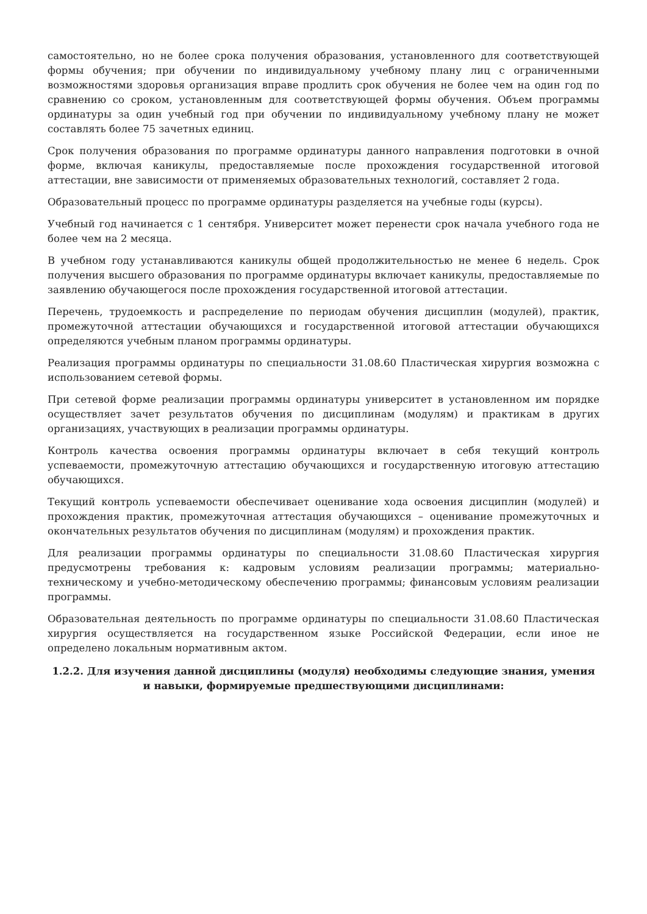самостоятельно, но не более срока получения образования, установленного для соответствующей формы обучения; при обучении по индивидуальному учебному плану лиц с ограниченными возможностями здоровья организация вправе продлить срок обучения не более чем на один год по сравнению со сроком, установленным для соответствующей формы обучения. Объем программы ординатуры за один учебный год при обучении по индивидуальному учебному плану не может составлять более 75 зачетных единиц.
Срок получения образования по программе ординатуры данного направления подготовки в очной форме, включая каникулы, предоставляемые после прохождения государственной итоговой аттестации, вне зависимости от применяемых образовательных технологий, составляет 2 года.
Образовательный процесс по программе ординатуры разделяется на учебные годы (курсы).
Учебный год начинается с 1 сентября. Университет может перенести срок начала учебного года не более чем на 2 месяца.
В учебном году устанавливаются каникулы общей продолжительностью не менее 6 недель. Срок получения высшего образования по программе ординатуры включает каникулы, предоставляемые по заявлению обучающегося после прохождения государственной итоговой аттестации.
Перечень, трудоемкость и распределение по периодам обучения дисциплин (модулей), практик, промежуточной аттестации обучающихся и государственной итоговой аттестации обучающихся определяются учебным планом программы ординатуры.
Реализация программы ординатуры по специальности 31.08.60 Пластическая хирургия возможна с использованием сетевой формы.
При сетевой форме реализации программы ординатуры университет в установленном им порядке осуществляет зачет результатов обучения по дисциплинам (модулям) и практикам в других организациях, участвующих в реализации программы ординатуры.
Контроль качества освоения программы ординатуры включает в себя текущий контроль успеваемости, промежуточную аттестацию обучающихся и государственную итоговую аттестацию обучающихся.
Текущий контроль успеваемости обеспечивает оценивание хода освоения дисциплин (модулей) и прохождения практик, промежуточная аттестация обучающихся – оценивание промежуточных и окончательных результатов обучения по дисциплинам (модулям) и прохождения практик.
Для реализации программы ординатуры по специальности 31.08.60 Пластическая хирургия предусмотрены требования к: кадровым условиям реализации программы; материально-техническому и учебно-методическому обеспечению программы; финансовым условиям реализации программы.
Образовательная деятельность по программе ординатуры по специальности 31.08.60 Пластическая хирургия осуществляется на государственном языке Российской Федерации, если иное не определено локальным нормативным актом.
1.2.2. Для изучения данной дисциплины (модуля) необходимы следующие знания, умения и навыки, формируемые предшествующими дисциплинами: